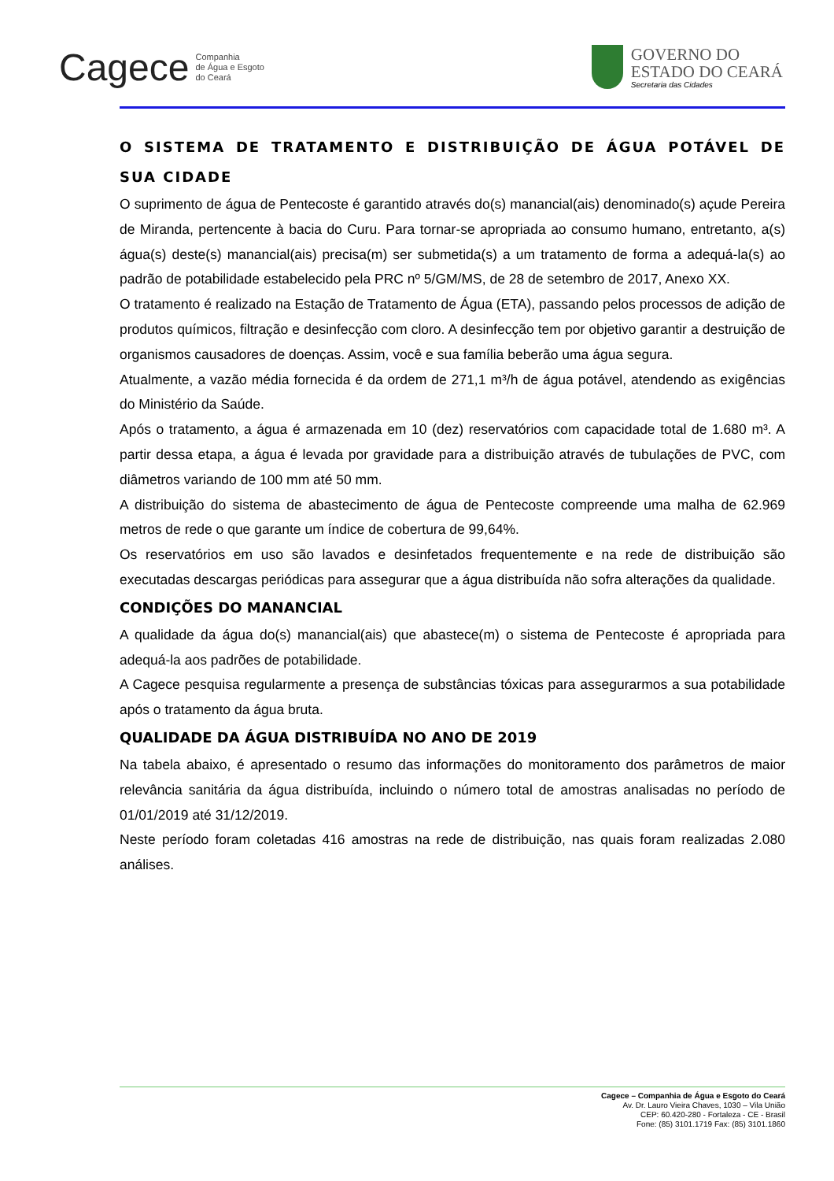Cagece Companhia
de Água e Esgoto
do Ceará
GOVERNO DO
ESTADO DO CEARÁ
Secretaria das Cidades
O SISTEMA DE TRATAMENTO E DISTRIBUIÇÃO DE ÁGUA POTÁVEL DE SUA CIDADE
O suprimento de água de Pentecoste é garantido através do(s) manancial(ais) denominado(s) açude Pereira de Miranda, pertencente à bacia do Curu. Para tornar-se apropriada ao consumo humano, entretanto, a(s) água(s) deste(s) manancial(ais) precisa(m) ser submetida(s) a um tratamento de forma a adequá-la(s) ao padrão de potabilidade estabelecido pela PRC nº 5/GM/MS, de 28 de setembro de 2017, Anexo XX.
O tratamento é realizado na Estação de Tratamento de Água (ETA), passando pelos processos de adição de produtos químicos, filtração e desinfecção com cloro. A desinfecção tem por objetivo garantir a destruição de organismos causadores de doenças. Assim, você e sua família beberão uma água segura.
Atualmente, a vazão média fornecida é da ordem de 271,1 m³/h de água potável, atendendo as exigências do Ministério da Saúde.
Após o tratamento, a água é armazenada em 10 (dez) reservatórios com capacidade total de 1.680 m³. A partir dessa etapa, a água é levada por gravidade para a distribuição através de tubulações de PVC, com diâmetros variando de 100 mm até 50 mm.
A distribuição do sistema de abastecimento de água de Pentecoste compreende uma malha de 62.969 metros de rede o que garante um índice de cobertura de 99,64%.
Os reservatórios em uso são lavados e desinfetados frequentemente e na rede de distribuição são executadas descargas periódicas para assegurar que a água distribuída não sofra alterações da qualidade.
CONDIÇÕES DO MANANCIAL
A qualidade da água do(s) manancial(ais) que abastece(m) o sistema de Pentecoste é apropriada para adequá-la aos padrões de potabilidade.
A Cagece pesquisa regularmente a presença de substâncias tóxicas para assegurarmos a sua potabilidade após o tratamento da água bruta.
QUALIDADE DA ÁGUA DISTRIBUÍDA NO ANO DE 2019
Na tabela abaixo, é apresentado o resumo das informações do monitoramento dos parâmetros de maior relevância sanitária da água distribuída, incluindo o número total de amostras analisadas no período de 01/01/2019 até 31/12/2019.
Neste período foram coletadas 416 amostras na rede de distribuição, nas quais foram realizadas 2.080 análises.
Cagece – Companhia de Água e Esgoto do Ceará
Av. Dr. Lauro Vieira Chaves, 1030 – Vila União
CEP: 60.420-280 - Fortaleza - CE - Brasil
Fone: (85) 3101.1719 Fax: (85) 3101.1860